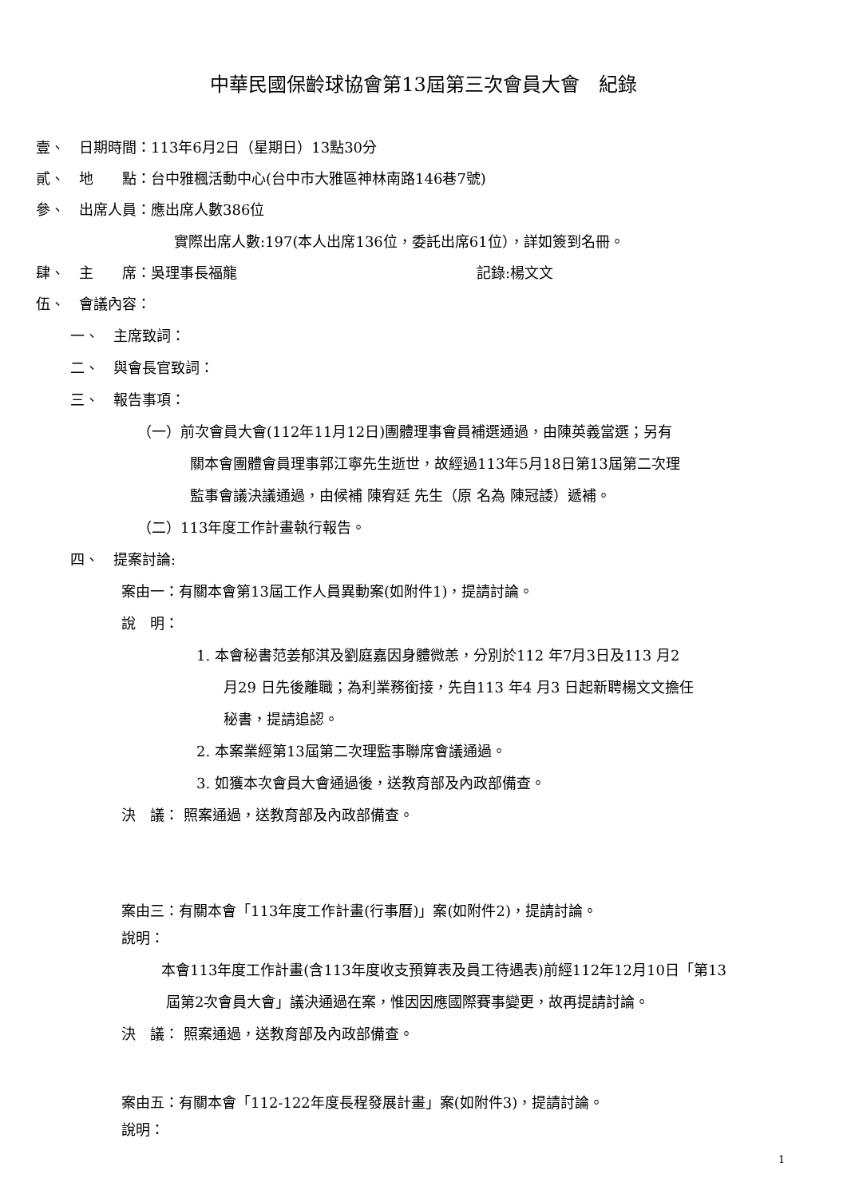中華民國保齡球協會第13屆第三次會員大會　紀錄
壹、　日期時間：113年6月2日（星期日）13點30分
貳、　地　　點：台中雅楓活動中心(台中市大雅區神林南路146巷7號)
參、　出席人員：應出席人數386位
實際出席人數:197(本人出席136位，委託出席61位），詳如簽到名冊。
肆、　主　　席：吳理事長福龍 記錄:楊文文
伍、　會議內容：
一、　主席致詞：
二、　與會長官致詞：
三、　報告事項：
（一）前次會員大會(112年11月12日)團體理事會員補選通過，由陳英義當選；另有
關本會團體會員理事郭江寧先生逝世，故經過113年5月18日第13屆第二次理
監事會議決議通過，由候補 陳宥廷 先生（原 名為 陳冠諉）遞補。
（二）113年度工作計畫執行報告。
四、　提案討論:
案由一：有關本會第13屆工作人員異動案(如附件1)，提請討論。
說　明：
1. 本會秘書范姜郁淇及劉庭嘉因身體微恙，分別於112 年7月3日及113 月2
月29 日先後離職；為利業務銜接，先自113 年4 月3 日起新聘楊文文擔任
秘書，提請追認。
2. 本案業經第13屆第二次理監事聯席會議通過。
3. 如獲本次會員大會通過後，送教育部及內政部備查。
決　議： 照案通過，送教育部及內政部備查。
案由三：有關本會「113年度工作計畫(行事曆)」案(如附件2)，提請討論。
說明：
本會113年度工作計畫(含113年度收支預算表及員工待遇表)前經112年12月10日「第13
屆第2次會員大會」議決通過在案，惟因因應國際賽事變更，故再提請討論。
決　議： 照案通過，送教育部及內政部備查。
案由五：有關本會「112-122年度長程發展計畫」案(如附件3)，提請討論。
說明：
1